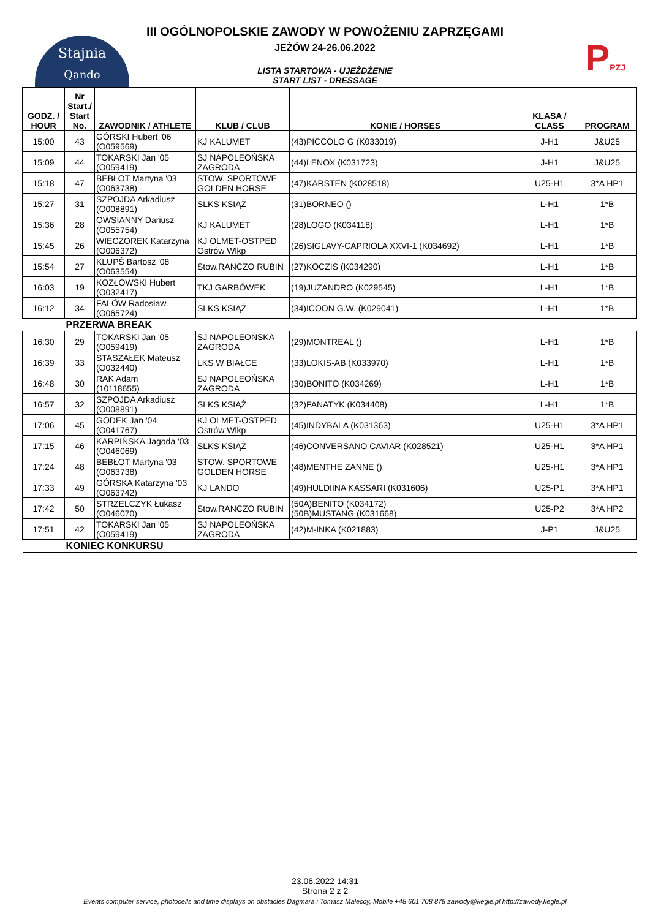Stajnia
Qando
PPZJ
III OGÓLNOPOLSKIE ZAWODY W POWOŻENIU ZAPRZĘGAMI
JEŻÓW 24-26.06.2022
LISTA STARTOWA - UJEŻDŻENIE
START LIST - DRESSAGE
| GODZ. / HOUR | Nr Start./ Start No. | ZAWODNIK / ATHLETE | KLUB / CLUB | KONIE / HORSES | KLASA / CLASS | PROGRAM |
| --- | --- | --- | --- | --- | --- | --- |
| 15:00 | 43 | GÓRSKI Hubert '06 (O059569) | KJ KALUMET | (43)PICCOLO G (K033019) | J-H1 | J&U25 |
| 15:09 | 44 | TOKARSKI Jan '05 (O059419) | SJ NAPOLEOŃSKA ZAGRODA | (44)LENOX (K031723) | J-H1 | J&U25 |
| 15:18 | 47 | BEBŁOT Martyna '03 (O063738) | STOW. SPORTOWE GOLDEN HORSE | (47)KARSTEN (K028518) | U25-H1 | 3*A HP1 |
| 15:27 | 31 | SZPOJDA Arkadiusz (O008891) | SLKS KSIĄŻ | (31)BORNEO () | L-H1 | 1*B |
| 15:36 | 28 | OWSIANNY Dariusz (O055754) | KJ KALUMET | (28)LOGO (K034118) | L-H1 | 1*B |
| 15:45 | 26 | WIECZOREK Katarzyna (O006372) | KJ OLMET-OSTPED Ostrów Wlkp | (26)SIGLAVY-CAPRIOLA XXVI-1 (K034692) | L-H1 | 1*B |
| 15:54 | 27 | KLUPŚ Bartosz '08 (O063554) | Stow.RANCZO RUBIN | (27)KOCZIS (K034290) | L-H1 | 1*B |
| 16:03 | 19 | KOZŁOWSKI Hubert (O032417) | TKJ GARBÓWEK | (19)JUZANDRO (K029545) | L-H1 | 1*B |
| 16:12 | 34 | FALÓW Radosław (O065724) | SLKS KSIĄŻ | (34)ICOON G.W. (K029041) | L-H1 | 1*B |
| | PRZERWA BREAK | | | | | |
| 16:30 | 29 | TOKARSKI Jan '05 (O059419) | SJ NAPOLEOŃSKA ZAGRODA | (29)MONTREAL () | L-H1 | 1*B |
| 16:39 | 33 | STASZAŁEK Mateusz (O032440) | LKS W BIAŁCE | (33)LOKIS-AB (K033970) | L-H1 | 1*B |
| 16:48 | 30 | RAK Adam (10118655) | SJ NAPOLEOŃSKA ZAGRODA | (30)BONITO (K034269) | L-H1 | 1*B |
| 16:57 | 32 | SZPOJDA Arkadiusz (O008891) | SLKS KSIĄŻ | (32)FANATYK (K034408) | L-H1 | 1*B |
| 17:06 | 45 | GODEK Jan '04 (O041767) | KJ OLMET-OSTPED Ostrów Wlkp | (45)INDYBALA (K031363) | U25-H1 | 3*A HP1 |
| 17:15 | 46 | KARPIŃSKA Jagoda '03 (O046069) | SLKS KSIĄŻ | (46)CONVERSANO CAVIAR (K028521) | U25-H1 | 3*A HP1 |
| 17:24 | 48 | BEBŁOT Martyna '03 (O063738) | STOW. SPORTOWE GOLDEN HORSE | (48)MENTHE ZANNE () | U25-H1 | 3*A HP1 |
| 17:33 | 49 | GÓRSKA Katarzyna '03 (O063742) | KJ LANDO | (49)HULDIINA KASSARI (K031606) | U25-P1 | 3*A HP1 |
| 17:42 | 50 | STRZELCZYK Łukasz (O046070) | Stow.RANCZO RUBIN | (50A)BENITO (K034172) (50B)MUSTANG (K031668) | U25-P2 | 3*A HP2 |
| 17:51 | 42 | TOKARSKI Jan '05 (O059419) | SJ NAPOLEOŃSKA ZAGRODA | (42)M-INKA (K021883) | J-P1 | J&U25 |
| | KONIEC KONKURSU | | | | | |
23.06.2022 14:31
Strona 2 z 2
Events computer service, photocells and time displays on obstacles Dagmara i Tomasz Małeccy, Mobile +48 601 708 878 zawody@kegle.pl http://zawody.kegle.pl